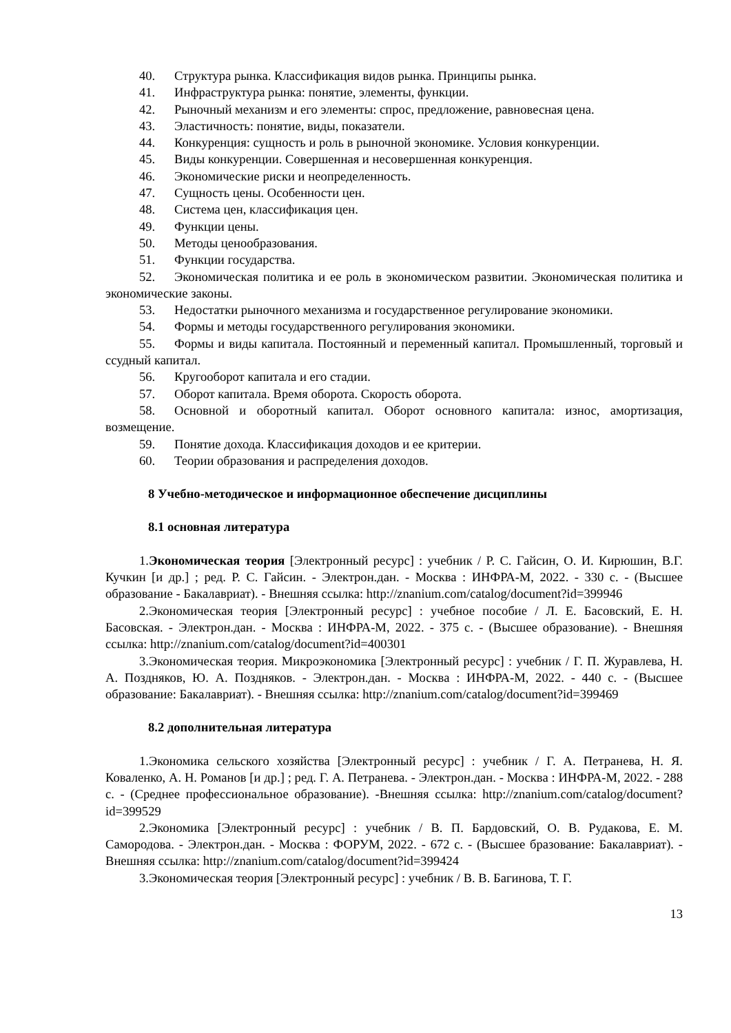40. Структура рынка. Классификация видов рынка. Принципы рынка.
41. Инфраструктура рынка: понятие, элементы, функции.
42. Рыночный механизм и его элементы: спрос, предложение, равновесная цена.
43. Эластичность: понятие, виды, показатели.
44. Конкуренция: сущность и роль в рыночной экономике. Условия конкуренции.
45. Виды конкуренции. Совершенная и несовершенная конкуренция.
46. Экономические риски и неопределенность.
47. Сущность цены. Особенности цен.
48. Система цен, классификация цен.
49. Функции цены.
50. Методы ценообразования.
51. Функции государства.
52. Экономическая политика и ее роль в экономическом развитии. Экономическая политика и экономические законы.
53. Недостатки рыночного механизма и государственное регулирование экономики.
54. Формы и методы государственного регулирования экономики.
55. Формы и виды капитала. Постоянный и переменный капитал. Промышленный, торговый и ссудный капитал.
56. Кругооборот капитала и его стадии.
57. Оборот капитала. Время оборота. Скорость оборота.
58. Основной и оборотный капитал. Оборот основного капитала: износ, амортизация, возмещение.
59. Понятие дохода. Классификация доходов и ее критерии.
60. Теории образования и распределения доходов.
8 Учебно-методическое и информационное обеспечение дисциплины
8.1 основная литература
1.Экономическая теория [Электронный ресурс] : учебник / Р. С. Гайсин, О. И. Кирюшин, В.Г. Кучкин [и др.] ; ред. Р. С. Гайсин. - Электрон.дан. - Москва : ИНФРА-М, 2022. - 330 с. - (Высшее образование - Бакалавриат). - Внешняя ссылка: http://znanium.com/catalog/document?id=399946
2.Экономическая теория [Электронный ресурс] : учебное пособие / Л. Е. Басовский, Е. Н. Басовская. - Электрон.дан. - Москва : ИНФРА-М, 2022. - 375 с. - (Высшее образование). - Внешняя ссылка: http://znanium.com/catalog/document?id=400301
3.Экономическая теория. Микроэкономика [Электронный ресурс] : учебник / Г. П. Журавлева, Н. А. Поздняков, Ю. А. Поздняков. - Электрон.дан. - Москва : ИНФРА-М, 2022. - 440 с. - (Высшее образование: Бакалавриат). - Внешняя ссылка: http://znanium.com/catalog/document?id=399469
8.2 дополнительная литература
1.Экономика сельского хозяйства [Электронный ресурс] : учебник / Г. А. Петранева, Н. Я. Коваленко, А. Н. Романов [и др.] ; ред. Г. А. Петранева. - Электрон.дан. - Москва : ИНФРА-М, 2022. - 288 с. - (Среднее профессиональное образование). -Внешняя ссылка: http://znanium.com/catalog/document?id=399529
2.Экономика [Электронный ресурс] : учебник / В. П. Бардовский, О. В. Рудакова, Е. М. Самородова. - Электрон.дан. - Москва : ФОРУМ, 2022. - 672 с. - (Высшее бразование: Бакалавриат). - Внешняя ссылка: http://znanium.com/catalog/document?id=399424
3.Экономическая теория [Электронный ресурс] : учебник / В. В. Багинова, Т. Г.
13